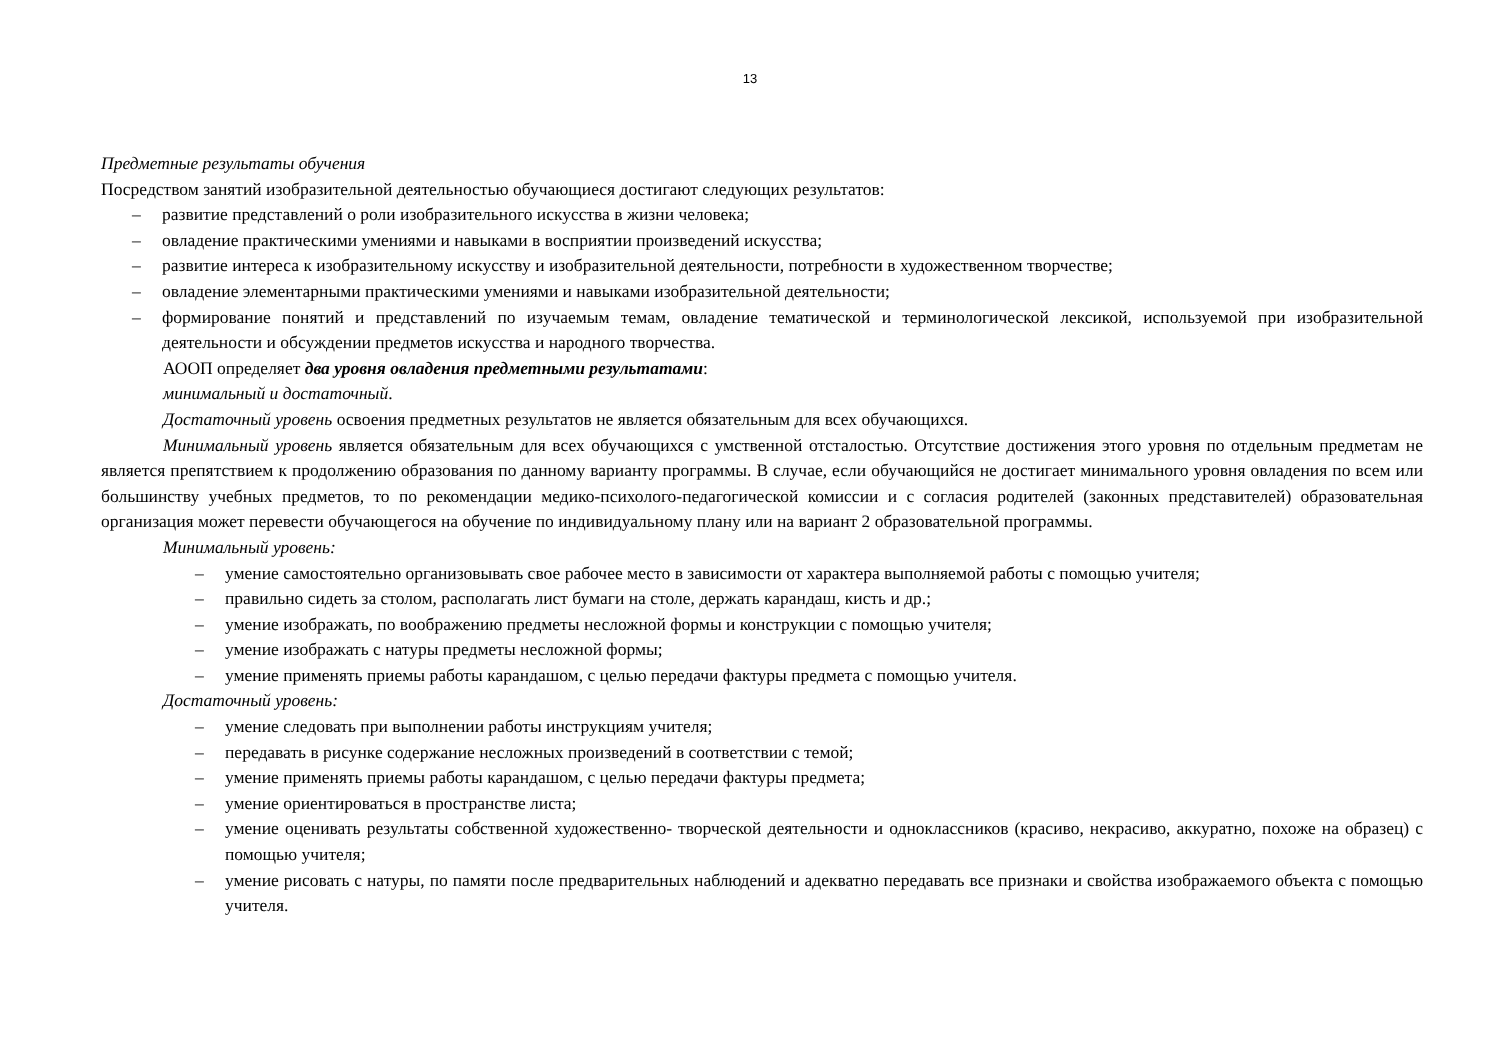13
Предметные результаты обучения
Посредством занятий изобразительной деятельностью обучающиеся достигают следующих результатов:
– развитие представлений о роли изобразительного искусства в жизни человека;
– овладение практическими умениями и навыками в восприятии произведений искусства;
– развитие интереса к изобразительному искусству и изобразительной деятельности, потребности в художественном творчестве;
– овладение элементарными практическими умениями и навыками изобразительной деятельности;
– формирование понятий и представлений по изучаемым темам, овладение тематической и терминологической лексикой, используемой при изобразительной деятельности и обсуждении предметов искусства и народного творчества.
АООП определяет два уровня овладения предметными результатами:
минимальный и достаточный.
Достаточный уровень освоения предметных результатов не является обязательным для всех обучающихся.
Минимальный уровень является обязательным для всех обучающихся с умственной отсталостью. Отсутствие достижения этого уровня по отдельным предметам не является препятствием к продолжению образования по данному варианту программы. В случае, если обучающийся не достигает минимального уровня овладения по всем или большинству учебных предметов, то по рекомендации медико-психолого-педагогической комиссии и с согласия родителей (законных представителей) образовательная организация может перевести обучающегося на обучение по индивидуальному плану или на вариант 2 образовательной программы.
Минимальный уровень:
– умение самостоятельно организовывать свое рабочее место в зависимости от характера выполняемой работы с помощью учителя;
– правильно сидеть за столом, располагать лист бумаги на столе, держать карандаш, кисть и др.;
– умение изображать, по воображению предметы несложной формы и конструкции с помощью учителя;
– умение изображать с натуры предметы несложной формы;
– умение применять приемы работы карандашом, с целью передачи фактуры предмета с помощью учителя.
Достаточный уровень:
– умение следовать при выполнении работы инструкциям учителя;
– передавать в рисунке содержание несложных произведений в соответствии с темой;
– умение применять приемы работы карандашом, с целью передачи фактуры предмета;
– умение ориентироваться в пространстве листа;
– умение оценивать результаты собственной художественно- творческой деятельности и одноклассников (красиво, некрасиво, аккуратно, похоже на образец) с помощью учителя;
– умение рисовать с натуры, по памяти после предварительных наблюдений и адекватно передавать все признаки и свойства изображаемого объекта с помощью учителя.